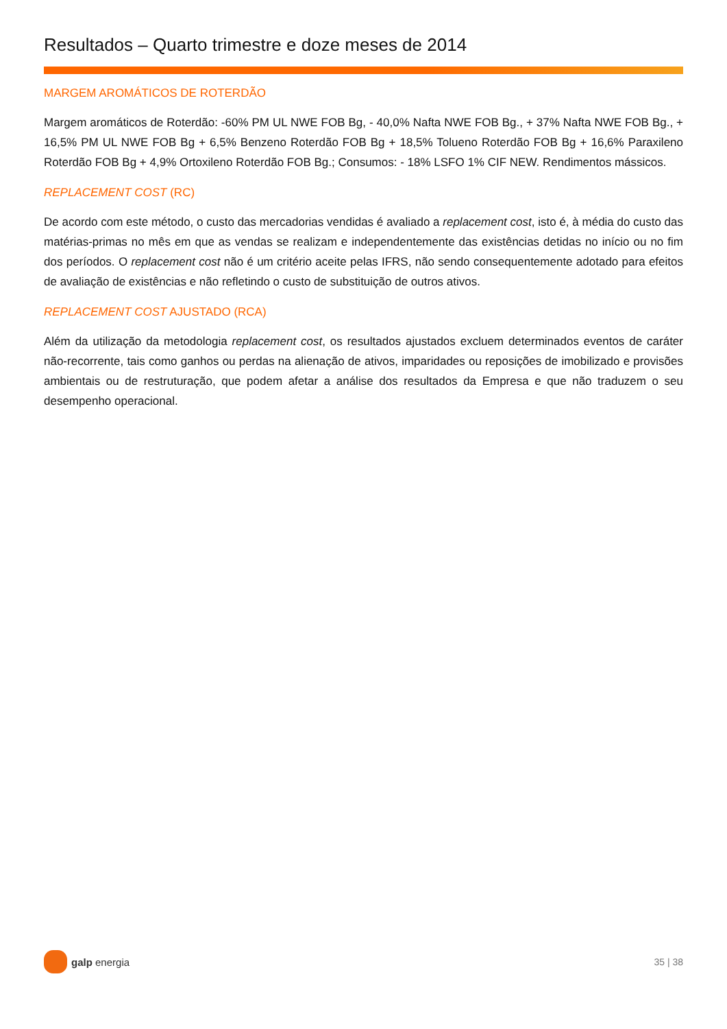Resultados – Quarto trimestre e doze meses de 2014
MARGEM AROMÁTICOS DE ROTERDÃO
Margem aromáticos de Roterdão: -60% PM UL NWE FOB Bg, - 40,0% Nafta NWE FOB Bg., + 37% Nafta NWE FOB Bg., + 16,5% PM UL NWE FOB Bg + 6,5% Benzeno Roterdão FOB Bg + 18,5% Tolueno Roterdão FOB Bg + 16,6% Paraxileno Roterdão FOB Bg + 4,9% Ortoxileno Roterdão FOB Bg.; Consumos: - 18% LSFO 1% CIF NEW. Rendimentos mássicos.
REPLACEMENT COST (RC)
De acordo com este método, o custo das mercadorias vendidas é avaliado a replacement cost, isto é, à média do custo das matérias-primas no mês em que as vendas se realizam e independentemente das existências detidas no início ou no fim dos períodos. O replacement cost não é um critério aceite pelas IFRS, não sendo consequentemente adotado para efeitos de avaliação de existências e não refletindo o custo de substituição de outros ativos.
REPLACEMENT COST AJUSTADO (RCA)
Além da utilização da metodologia replacement cost, os resultados ajustados excluem determinados eventos de caráter não-recorrente, tais como ganhos ou perdas na alienação de ativos, imparidades ou reposições de imobilizado e provisões ambientais ou de restruturação, que podem afetar a análise dos resultados da Empresa e que não traduzem o seu desempenho operacional.
galp energia 35 | 38